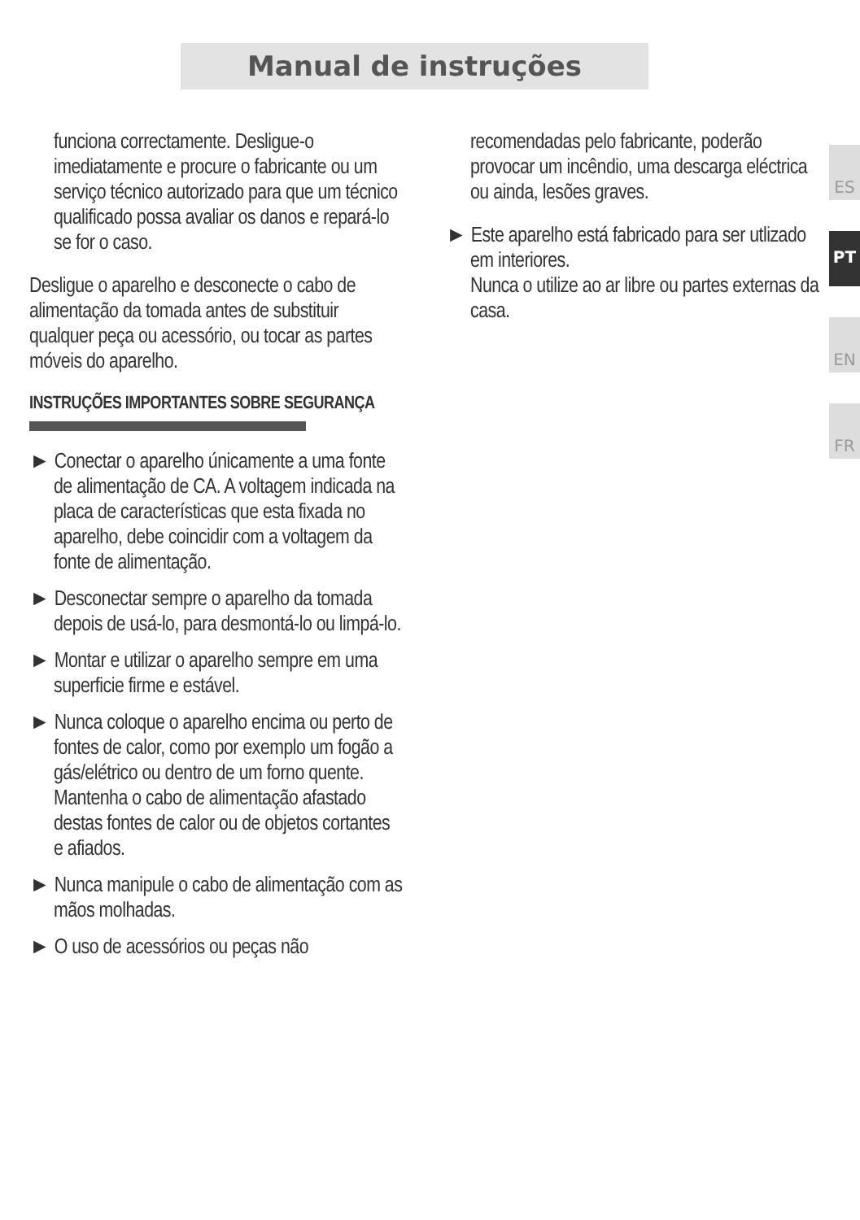Manual de instruções
funciona correctamente. Desligue-o imediatamente e procure o fabricante ou um serviço técnico autorizado para que um técnico qualificado possa avaliar os danos e repará-lo se for o caso.
Desligue o aparelho e desconecte o cabo de alimentação da tomada antes de substituir qualquer peça ou acessório, ou tocar as partes móveis do aparelho.
INSTRUÇÕES IMPORTANTES SOBRE SEGURANÇA
► Conectar o aparelho únicamente a uma fonte de alimentação de CA. A voltagem indicada na placa de características que esta fixada no aparelho, debe coincidir com a voltagem da fonte de alimentação.
► Desconectar sempre o aparelho da tomada depois de usá-lo, para desmontá-lo ou limpá-lo.
► Montar e utilizar o aparelho sempre em uma superficie firme e estável.
► Nunca coloque o aparelho encima ou perto de fontes de calor, como por exemplo um fogão a gás/elétrico ou dentro de um forno quente. Mantenha o cabo de alimentação afastado destas fontes de calor ou de objetos cortantes e afiados.
► Nunca manipule o cabo de alimentação com as mãos molhadas.
► O uso de acessórios ou peças não
recomendadas pelo fabricante, poderão provocar um incêndio, uma descarga eléctrica ou ainda, lesões graves.
► Este aparelho está fabricado para ser utlizado em interiores.
Nunca o utilize ao ar libre ou partes externas da casa.
ES
PT
EN
FR